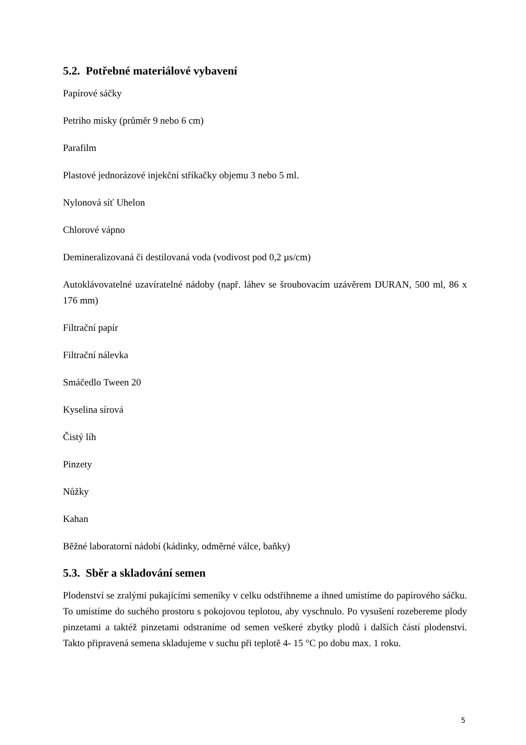5.2. Potřebné materiálové vybavení
Papírové sáčky
Petriho misky (průměr 9 nebo 6 cm)
Parafilm
Plastové jednorázové injekční stříkačky objemu 3 nebo 5 ml.
Nylonová síť Uhelon
Chlorové vápno
Demineralizovaná či destilovaná voda (vodivost pod 0,2 µs/cm)
Autoklávovatelné uzavíratelné nádoby (např. láhev se šroubovacím uzávěrem DURAN, 500 ml, 86 x 176 mm)
Filtrační papír
Filtrační nálevka
Smáčedlo Tween 20
Kyselina sírová
Čistý líh
Pinzety
Nůžky
Kahan
Běžné laboratorní nádobí (kádinky, odměrné válce, baňky)
5.3. Sběr a skladování semen
Plodenství se zralými pukajícími semeníky v celku odstřihneme a ihned umístíme do papírového sáčku. To umístíme do suchého prostoru s pokojovou teplotou, aby vyschnulo. Po vysušení rozebereme plody pinzetami a taktéž pinzetami odstraníme od semen veškeré zbytky plodů i dalších částí plodenství. Takto připravená semena skladujeme v suchu při teplotě 4- 15 °C po dobu max. 1 roku.
5